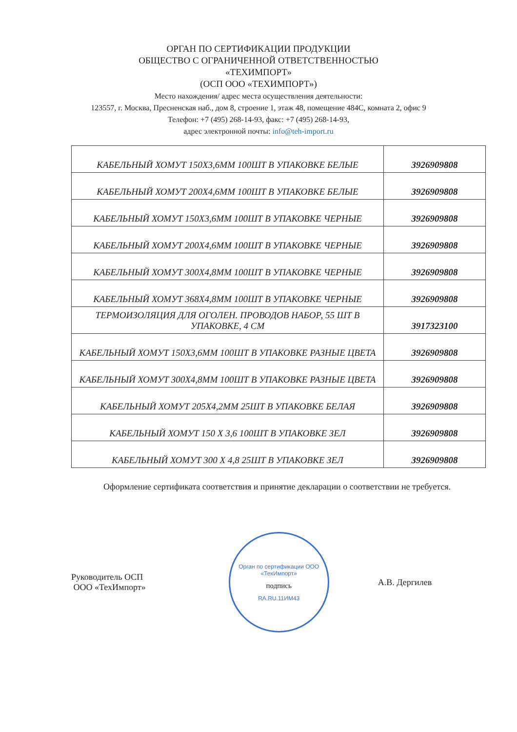ОРГАН ПО СЕРТИФИКАЦИИ ПРОДУКЦИИ
ОБЩЕСТВО С ОГРАНИЧЕННОЙ ОТВЕТСТВЕННОСТЬЮ
«ТЕХИМПОРТ»
(ОСП ООО «ТЕХИМПОРТ»)
Место нахождения/ адрес места осуществления деятельности:
123557, г. Москва, Пресненская наб., дом 8, строение 1, этаж 48, помещение 484С, комната 2, офис 9
Телефон: +7 (495) 268-14-93, факс: +7 (495) 268-14-93,
адрес электронной почты: info@teh-import.ru
| КАБЕЛЬНЫЙ ХОМУТ 150Х3,6ММ 100ШТ В УПАКОВКЕ БЕЛЫЕ | 3926909808 |
| КАБЕЛЬНЫЙ ХОМУТ 200Х4,6ММ 100ШТ В УПАКОВКЕ БЕЛЫЕ | 3926909808 |
| КАБЕЛЬНЫЙ ХОМУТ 150Х3,6ММ 100ШТ В УПАКОВКЕ ЧЕРНЫЕ | 3926909808 |
| КАБЕЛЬНЫЙ ХОМУТ 200Х4,6ММ 100ШТ В УПАКОВКЕ ЧЕРНЫЕ | 3926909808 |
| КАБЕЛЬНЫЙ ХОМУТ 300Х4,8ММ 100ШТ В УПАКОВКЕ ЧЕРНЫЕ | 3926909808 |
| КАБЕЛЬНЫЙ ХОМУТ 368Х4,8ММ 100ШТ В УПАКОВКЕ ЧЕРНЫЕ | 3926909808 |
| ТЕРМОИЗОЛЯЦИЯ ДЛЯ ОГОЛЕН. ПРОВОДОВ НАБОР, 55 ШТ В УПАКОВКЕ, 4 СМ | 3917323100 |
| КАБЕЛЬНЫЙ ХОМУТ 150Х3,6ММ 100ШТ В УПАКОВКЕ РАЗНЫЕ ЦВЕТА | 3926909808 |
| КАБЕЛЬНЫЙ ХОМУТ 300Х4,8ММ 100ШТ В УПАКОВКЕ РАЗНЫЕ ЦВЕТА | 3926909808 |
| КАБЕЛЬНЫЙ ХОМУТ 205Х4,2ММ 25ШТ В УПАКОВКЕ БЕЛАЯ | 3926909808 |
| КАБЕЛЬНЫЙ ХОМУТ 150 Х 3,6 100ШТ В УПАКОВКЕ ЗЕЛ | 3926909808 |
| КАБЕЛЬНЫЙ ХОМУТ 300 Х 4,8 25ШТ В УПАКОВКЕ ЗЕЛ | 3926909808 |
Оформление сертификата соответствия и принятие декларации о соответствии не требуется.
Руководитель ОСП
ООО «ТехИмпорт»
Орган по сертификации ООО «ТехИмпорт»
подпись
RA.RU.11ИМ43
А.В. Дергилев